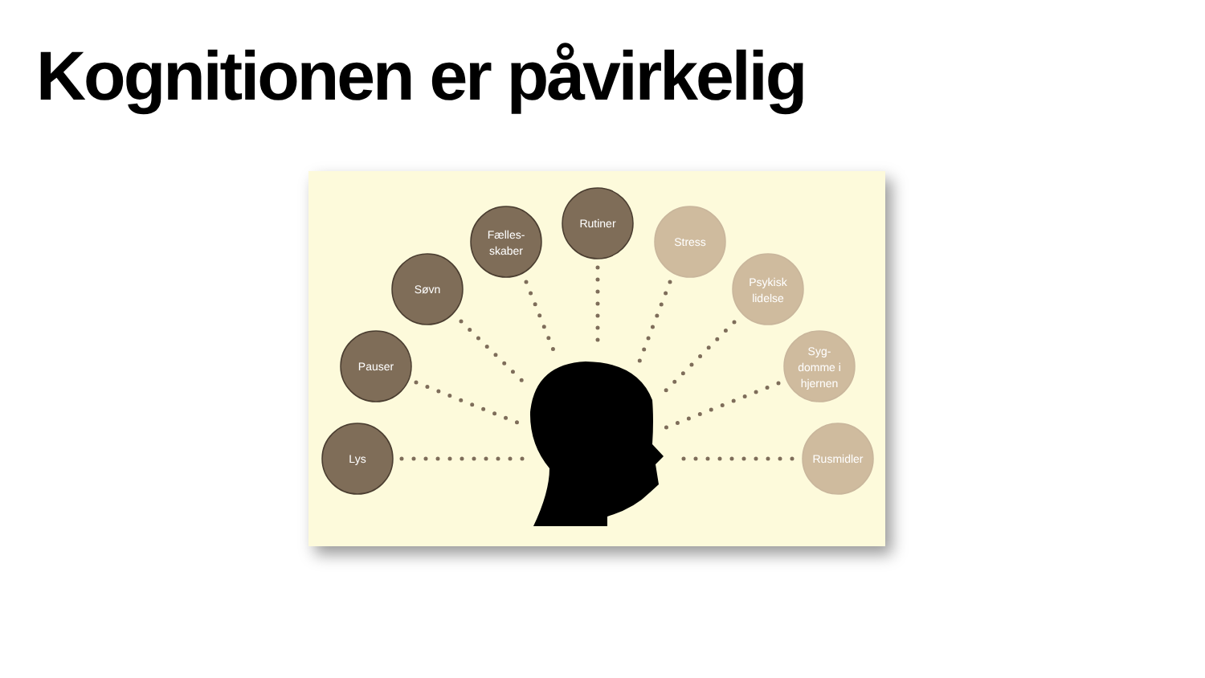Kognitionen er påvirkelig
Lys
Pauser
Søvn
Fælles-
skaber
Rutiner
Stress
Psykisk
lidelse
Syg-
domme i
hjernen
Rusmidler